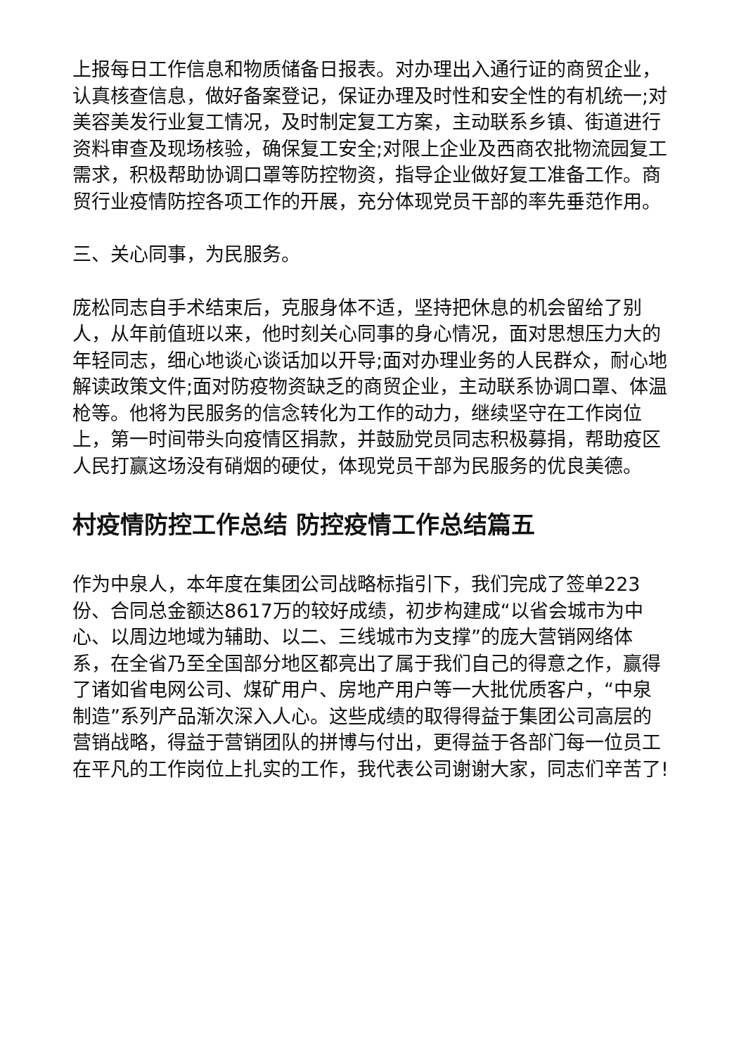上报每日工作信息和物质储备日报表。对办理出入通行证的商贸企业，认真核查信息，做好备案登记，保证办理及时性和安全性的有机统一;对美容美发行业复工情况，及时制定复工方案，主动联系乡镇、街道进行资料审查及现场核验，确保复工安全;对限上企业及西商农批物流园复工需求，积极帮助协调口罩等防控物资，指导企业做好复工准备工作。商贸行业疫情防控各项工作的开展，充分体现党员干部的率先垂范作用。
三、关心同事，为民服务。
庞松同志自手术结束后，克服身体不适，坚持把休息的机会留给了别人，从年前值班以来，他时刻关心同事的身心情况，面对思想压力大的年轻同志，细心地谈心谈话加以开导;面对办理业务的人民群众，耐心地解读政策文件;面对防疫物资缺乏的商贸企业，主动联系协调口罩、体温枪等。他将为民服务的信念转化为工作的动力，继续坚守在工作岗位上，第一时间带头向疫情区捐款，并鼓励党员同志积极募捐，帮助疫区人民打赢这场没有硝烟的硬仗，体现党员干部为民服务的优良美德。
村疫情防控工作总结 防控疫情工作总结篇五
作为中泉人，本年度在集团公司战略标指引下，我们完成了签单223份、合同总金额达8617万的较好成绩，初步构建成“以省会城市为中心、以周边地域为辅助、以二、三线城市为支撑”的庞大营销网络体系，在全省乃至全国部分地区都亮出了属于我们自己的得意之作，赢得了诸如省电网公司、煤矿用户、房地产用户等一大批优质客户，“中泉制造”系列产品渐次深入人心。这些成绩的取得得益于集团公司高层的营销战略，得益于营销团队的拼博与付出，更得益于各部门每一位员工在平凡的工作岗位上扎实的工作，我代表公司谢谢大家，同志们辛苦了!